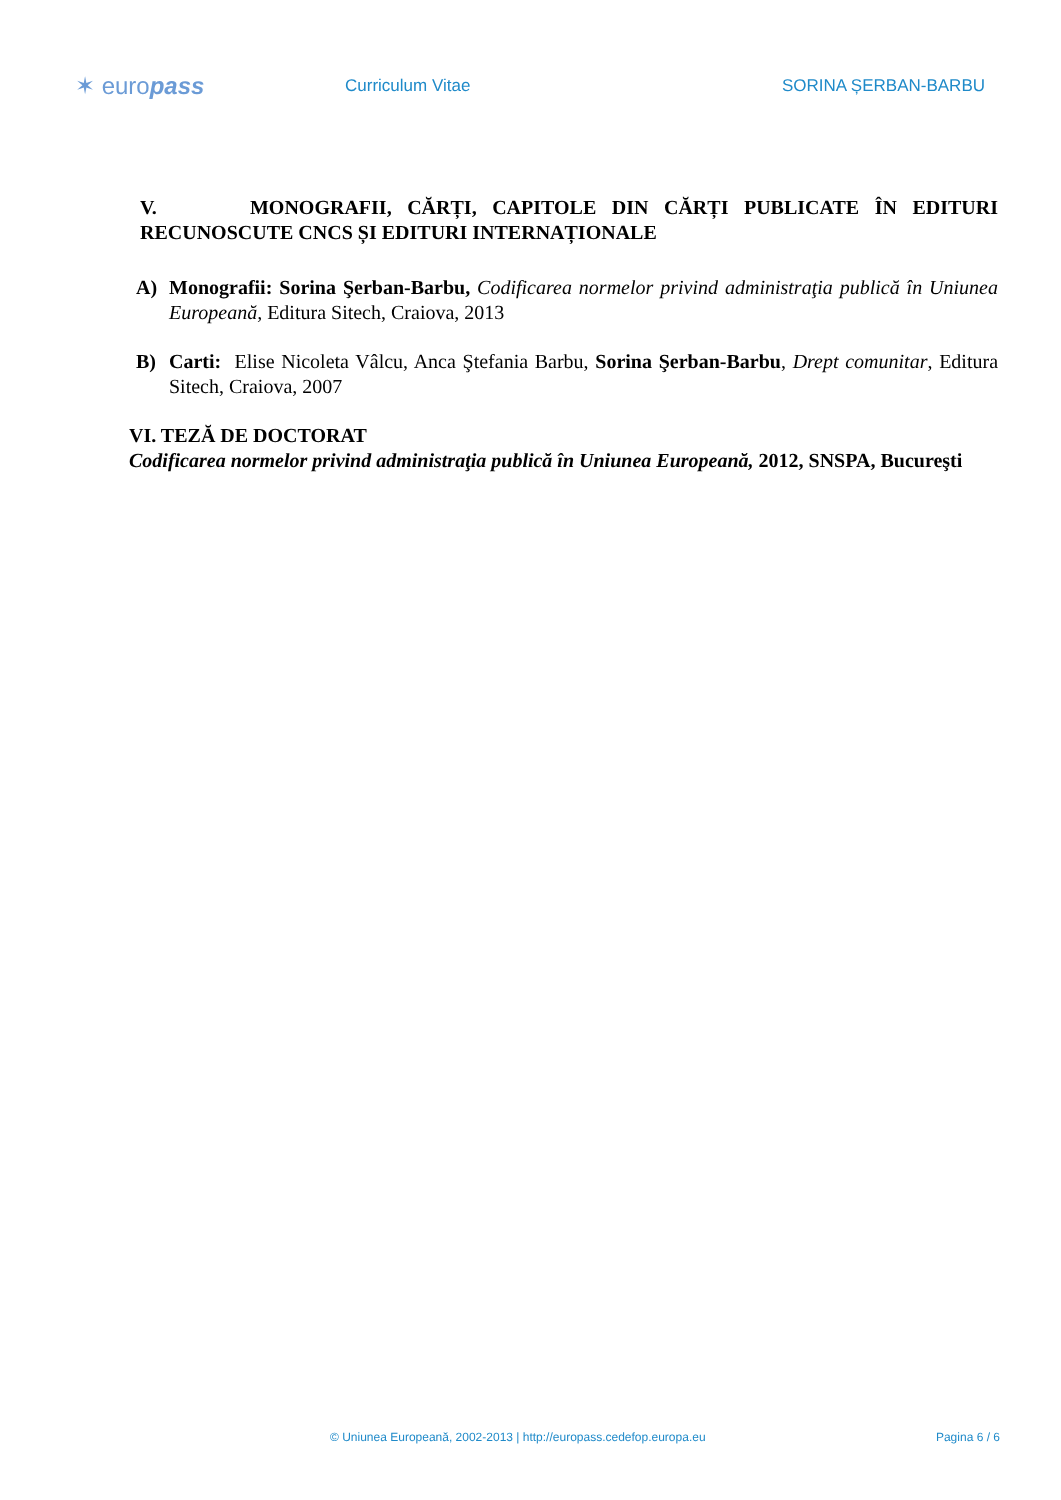✶ europass
Curriculum Vitae SORINA ȘERBAN-BARBU
V. MONOGRAFII, CĂRȚI, CAPITOLE DIN CĂRȚI PUBLICATE ÎN EDITURI RECUNOSCUTE CNCS ȘI EDITURI INTERNAȚIONALE
A) Monografii: Sorina Şerban-Barbu, Codificarea normelor privind administraţia publică în Uniunea Europeană, Editura Sitech, Craiova, 2013
B) Carti: Elise Nicoleta Vâlcu, Anca Ştefania Barbu, Sorina Şerban-Barbu, Drept comunitar, Editura Sitech, Craiova, 2007
VI. TEZĂ DE DOCTORAT
Codificarea normelor privind administraţia publică în Uniunea Europeană, 2012, SNSPA, Bucureşti
© Uniunea Europeană, 2002-2013 | http://europass.cedefop.europa.eu Pagina 6 / 6